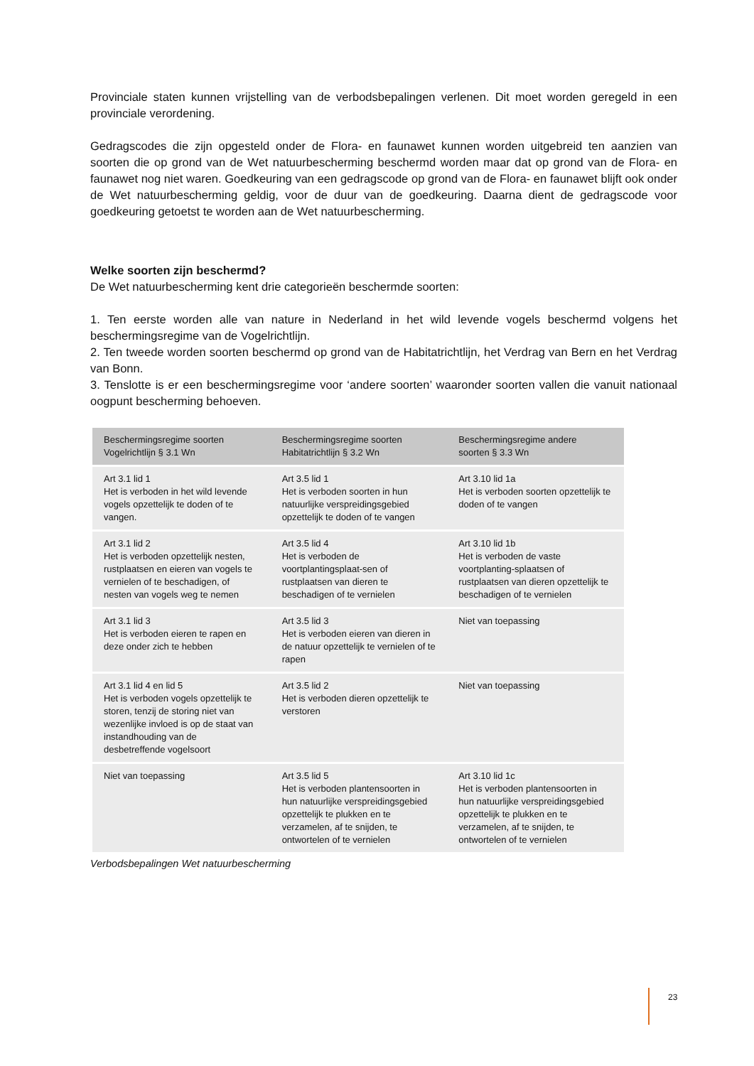Provinciale staten kunnen vrijstelling van de verbodsbepalingen verlenen. Dit moet worden geregeld in een provinciale verordening.
Gedragscodes die zijn opgesteld onder de Flora- en faunawet kunnen worden uitgebreid ten aanzien van soorten die op grond van de Wet natuurbescherming beschermd worden maar dat op grond van de Flora- en faunawet nog niet waren. Goedkeuring van een gedragscode op grond van de Flora- en faunawet blijft ook onder de Wet natuurbescherming geldig, voor de duur van de goedkeuring. Daarna dient de gedragscode voor goedkeuring getoetst te worden aan de Wet natuurbescherming.
Welke soorten zijn beschermd?
De Wet natuurbescherming kent drie categorieën beschermde soorten:
1. Ten eerste worden alle van nature in Nederland in het wild levende vogels beschermd volgens het beschermingsregime van de Vogelrichtlijn.
2. Ten tweede worden soorten beschermd op grond van de Habitatrichtlijn, het Verdrag van Bern en het Verdrag van Bonn.
3. Tenslotte is er een beschermingsregime voor ‘andere soorten’ waaronder soorten vallen die vanuit nationaal oogpunt bescherming behoeven.
| Beschermingsregime soorten Vogelrichtlijn § 3.1 Wn | Beschermingsregime soorten Habitatrichtlijn § 3.2 Wn | Beschermingsregime andere soorten § 3.3 Wn |
| --- | --- | --- |
| Art 3.1 lid 1 Het is verboden in het wild levende vogels opzettelijk te doden of te vangen. | Art 3.5 lid 1 Het is verboden soorten in hun natuurlijke verspreidingsgebied opzettelijk te doden of te vangen | Art 3.10 lid 1a Het is verboden soorten opzettelijk te doden of te vangen |
| Art 3.1 lid 2 Het is verboden opzettelijk nesten, rustplaatsen en eieren van vogels te vernielen of te beschadigen, of nesten van vogels weg te nemen | Art 3.5 lid 4 Het is verboden de voortplantingsplaat-sen of rustplaatsen van dieren te beschadigen of te vernielen | Art 3.10 lid 1b Het is verboden de vaste voortplanting-splaatsen of rustplaatsen van dieren opzettelijk te beschadigen of te vernielen |
| Art 3.1 lid 3 Het is verboden eieren te rapen en deze onder zich te hebben | Art 3.5 lid 3 Het is verboden eieren van dieren in de natuur opzettelijk te vernielen of te rapen | Niet van toepassing |
| Art 3.1 lid 4 en lid 5 Het is verboden vogels opzettelijk te storen, tenzij de storing niet van wezenlijke invloed is op de staat van instandhouding van de desbetreffende vogelsoort | Art 3.5 lid 2 Het is verboden dieren opzettelijk te verstoren | Niet van toepassing |
| Niet van toepassing | Art 3.5 lid 5 Het is verboden plantensoorten in hun natuurlijke verspreidingsgebied opzettelijk te plukken en te verzamelen, af te snijden, te ontwortelen of te vernielen | Art 3.10 lid 1c Het is verboden plantensoorten in hun natuurlijke verspreidingsgebied opzettelijk te plukken en te verzamelen, af te snijden, te ontwortelen of te vernielen |
Verbodsbepalingen Wet natuurbescherming
23